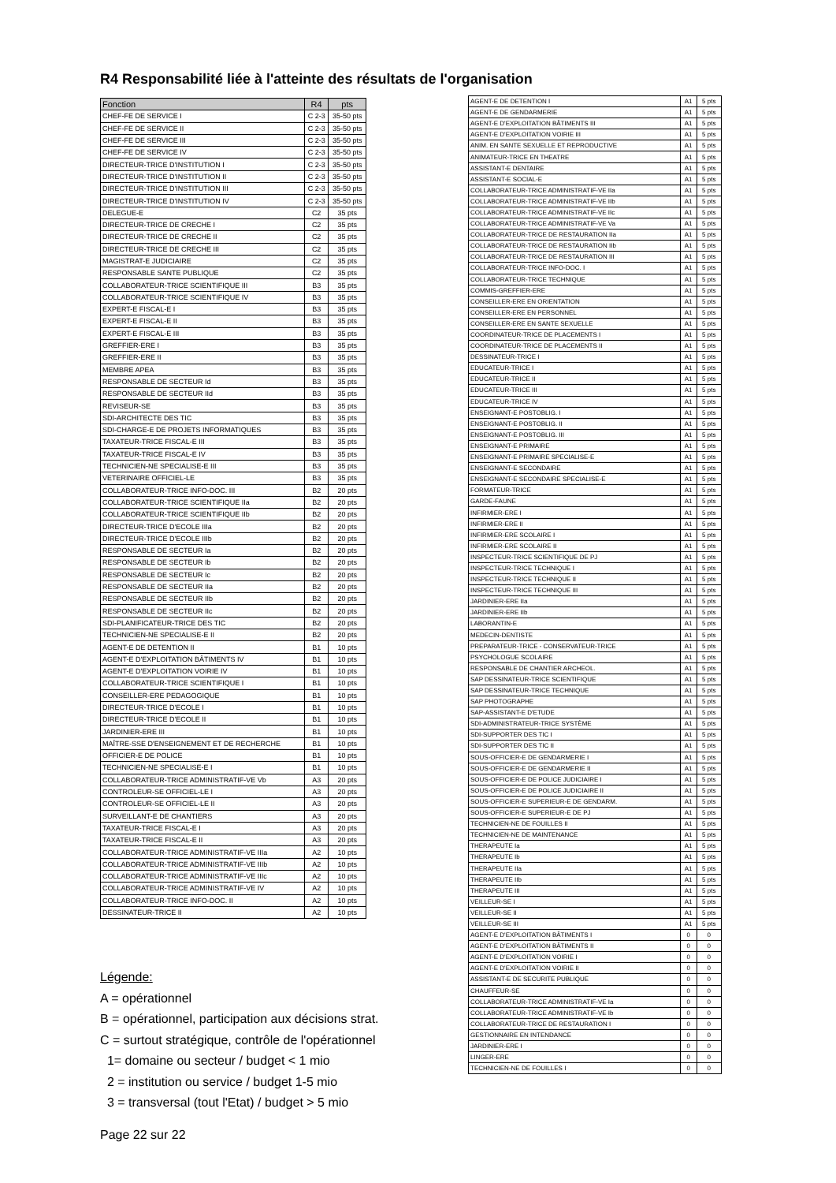R4 Responsabilité liée à l'atteinte des résultats de l'organisation
| Fonction | R4 | pts |
| --- | --- | --- |
| CHEF-FE DE SERVICE I | C 2-3 | 35-50 pts |
| CHEF-FE DE SERVICE II | C 2-3 | 35-50 pts |
| CHEF-FE DE SERVICE III | C 2-3 | 35-50 pts |
| CHEF-FE DE SERVICE IV | C 2-3 | 35-50 pts |
| DIRECTEUR-TRICE D'INSTITUTION I | C 2-3 | 35-50 pts |
| DIRECTEUR-TRICE D'INSTITUTION II | C 2-3 | 35-50 pts |
| DIRECTEUR-TRICE D'INSTITUTION III | C 2-3 | 35-50 pts |
| DIRECTEUR-TRICE D'INSTITUTION IV | C 2-3 | 35-50 pts |
| DELEGUE-E | C2 | 35 pts |
| DIRECTEUR-TRICE DE CRECHE I | C2 | 35 pts |
| DIRECTEUR-TRICE DE CRECHE II | C2 | 35 pts |
| DIRECTEUR-TRICE DE CRECHE III | C2 | 35 pts |
| MAGISTRAT-E JUDICIAIRE | C2 | 35 pts |
| RESPONSABLE SANTE PUBLIQUE | C2 | 35 pts |
| COLLABORATEUR-TRICE SCIENTIFIQUE III | B3 | 35 pts |
| COLLABORATEUR-TRICE SCIENTIFIQUE IV | B3 | 35 pts |
| EXPERT-E FISCAL-E I | B3 | 35 pts |
| EXPERT-E FISCAL-E II | B3 | 35 pts |
| EXPERT-E FISCAL-E III | B3 | 35 pts |
| GREFFIER-ERE I | B3 | 35 pts |
| GREFFIER-ERE II | B3 | 35 pts |
| MEMBRE APEA | B3 | 35 pts |
| RESPONSABLE DE SECTEUR Id | B3 | 35 pts |
| RESPONSABLE DE SECTEUR IId | B3 | 35 pts |
| REVISEUR-SE | B3 | 35 pts |
| SDI-ARCHITECTE DES TIC | B3 | 35 pts |
| SDI-CHARGE-E DE PROJETS INFORMATIQUES | B3 | 35 pts |
| TAXATEUR-TRICE FISCAL-E III | B3 | 35 pts |
| TAXATEUR-TRICE FISCAL-E IV | B3 | 35 pts |
| TECHNICIEN-NE SPECIALISE-E III | B3 | 35 pts |
| VETERINAIRE OFFICIEL-LE | B3 | 35 pts |
| COLLABORATEUR-TRICE INFO-DOC. III | B2 | 20 pts |
| COLLABORATEUR-TRICE SCIENTIFIQUE IIa | B2 | 20 pts |
| COLLABORATEUR-TRICE SCIENTIFIQUE IIb | B2 | 20 pts |
| DIRECTEUR-TRICE D'ECOLE IIIa | B2 | 20 pts |
| DIRECTEUR-TRICE D'ECOLE IIIb | B2 | 20 pts |
| RESPONSABLE DE SECTEUR Ia | B2 | 20 pts |
| RESPONSABLE DE SECTEUR Ib | B2 | 20 pts |
| RESPONSABLE DE SECTEUR Ic | B2 | 20 pts |
| RESPONSABLE DE SECTEUR IIa | B2 | 20 pts |
| RESPONSABLE DE SECTEUR IIb | B2 | 20 pts |
| RESPONSABLE DE SECTEUR IIc | B2 | 20 pts |
| SDI-PLANIFICATEUR-TRICE DES TIC | B2 | 20 pts |
| TECHNICIEN-NE SPECIALISE-E II | B2 | 20 pts |
| AGENT-E DE DETENTION II | B1 | 10 pts |
| AGENT-E D'EXPLOITATION BÂTIMENTS IV | B1 | 10 pts |
| AGENT-E D'EXPLOITATION VOIRIE IV | B1 | 10 pts |
| COLLABORATEUR-TRICE SCIENTIFIQUE I | B1 | 10 pts |
| CONSEILLER-ERE PEDAGOGIQUE | B1 | 10 pts |
| DIRECTEUR-TRICE D'ECOLE I | B1 | 10 pts |
| DIRECTEUR-TRICE D'ECOLE II | B1 | 10 pts |
| JARDINIER-ERE III | B1 | 10 pts |
| MAÎTRE-SSE D'ENSEIGNEMENT ET DE RECHERCHE | B1 | 10 pts |
| OFFICIER-E DE POLICE | B1 | 10 pts |
| TECHNICIEN-NE SPECIALISE-E I | B1 | 10 pts |
| COLLABORATEUR-TRICE ADMINISTRATIF-VE Vb | A3 | 20 pts |
| CONTROLEUR-SE OFFICIEL-LE I | A3 | 20 pts |
| CONTROLEUR-SE OFFICIEL-LE II | A3 | 20 pts |
| SURVEILLANT-E DE CHANTIERS | A3 | 20 pts |
| TAXATEUR-TRICE FISCAL-E I | A3 | 20 pts |
| TAXATEUR-TRICE FISCAL-E II | A3 | 20 pts |
| COLLABORATEUR-TRICE ADMINISTRATIF-VE IIIa | A2 | 10 pts |
| COLLABORATEUR-TRICE ADMINISTRATIF-VE IIIb | A2 | 10 pts |
| COLLABORATEUR-TRICE ADMINISTRATIF-VE IIIc | A2 | 10 pts |
| COLLABORATEUR-TRICE ADMINISTRATIF-VE IV | A2 | 10 pts |
| COLLABORATEUR-TRICE INFO-DOC. II | A2 | 10 pts |
| DESSINATEUR-TRICE II | A2 | 10 pts |
| AGENT-E DE DETENTION I | A1 | 5 pts |
| AGENT-E DE GENDARMERIE | A1 | 5 pts |
| AGENT-E D'EXPLOITATION BÂTIMENTS III | A1 | 5 pts |
| AGENT-E D'EXPLOITATION VOIRIE III | A1 | 5 pts |
| ANIM. EN SANTE SEXUELLE ET REPRODUCTIVE | A1 | 5 pts |
| ANIMATEUR-TRICE EN THEATRE | A1 | 5 pts |
| ASSISTANT-E DENTAIRE | A1 | 5 pts |
| ASSISTANT-E SOCIAL-E | A1 | 5 pts |
| COLLABORATEUR-TRICE ADMINISTRATIF-VE IIa | A1 | 5 pts |
| COLLABORATEUR-TRICE ADMINISTRATIF-VE IIb | A1 | 5 pts |
| COLLABORATEUR-TRICE ADMINISTRATIF-VE IIc | A1 | 5 pts |
| COLLABORATEUR-TRICE ADMINISTRATIF-VE Va | A1 | 5 pts |
| COLLABORATEUR-TRICE DE RESTAURATION IIa | A1 | 5 pts |
| COLLABORATEUR-TRICE DE RESTAURATION IIb | A1 | 5 pts |
| COLLABORATEUR-TRICE DE RESTAURATION III | A1 | 5 pts |
| COLLABORATEUR-TRICE INFO-DOC. I | A1 | 5 pts |
| COLLABORATEUR-TRICE TECHNIQUE | A1 | 5 pts |
| COMMIS-GREFFIER-ERE | A1 | 5 pts |
| CONSEILLER-ERE EN ORIENTATION | A1 | 5 pts |
| CONSEILLER-ERE EN PERSONNEL | A1 | 5 pts |
| CONSEILLER-ERE EN SANTE SEXUELLE | A1 | 5 pts |
| COORDINATEUR-TRICE DE PLACEMENTS I | A1 | 5 pts |
| COORDINATEUR-TRICE DE PLACEMENTS II | A1 | 5 pts |
| DESSINATEUR-TRICE I | A1 | 5 pts |
| EDUCATEUR-TRICE I | A1 | 5 pts |
| EDUCATEUR-TRICE II | A1 | 5 pts |
| EDUCATEUR-TRICE III | A1 | 5 pts |
| EDUCATEUR-TRICE IV | A1 | 5 pts |
| ENSEIGNANT-E POSTOBLIG. I | A1 | 5 pts |
| ENSEIGNANT-E POSTOBLIG. II | A1 | 5 pts |
| ENSEIGNANT-E POSTOBLIG. III | A1 | 5 pts |
| ENSEIGNANT-E PRIMAIRE | A1 | 5 pts |
| ENSEIGNANT-E PRIMAIRE SPECIALISE-E | A1 | 5 pts |
| ENSEIGNANT-E SECONDAIRE | A1 | 5 pts |
| ENSEIGNANT-E SECONDAIRE SPECIALISE-E | A1 | 5 pts |
| FORMATEUR-TRICE | A1 | 5 pts |
| GARDE-FAUNE | A1 | 5 pts |
| INFIRMIER-ERE I | A1 | 5 pts |
| INFIRMIER-ERE II | A1 | 5 pts |
| INFIRMIER-ERE SCOLAIRE I | A1 | 5 pts |
| INFIRMIER-ERE SCOLAIRE II | A1 | 5 pts |
| INSPECTEUR-TRICE SCIENTIFIQUE DE PJ | A1 | 5 pts |
| INSPECTEUR-TRICE TECHNIQUE I | A1 | 5 pts |
| INSPECTEUR-TRICE TECHNIQUE II | A1 | 5 pts |
| INSPECTEUR-TRICE TECHNIQUE III | A1 | 5 pts |
| JARDINIER-ERE IIa | A1 | 5 pts |
| JARDINIER-ERE IIb | A1 | 5 pts |
| LABORANTIN-E | A1 | 5 pts |
| MEDECIN-DENTISTE | A1 | 5 pts |
| PREPARATEUR-TRICE - CONSERVATEUR-TRICE | A1 | 5 pts |
| PSYCHOLOGUE SCOLAIRE | A1 | 5 pts |
| RESPONSABLE DE CHANTIER ARCHEOL. | A1 | 5 pts |
| SAP DESSINATEUR-TRICE SCIENTIFIQUE | A1 | 5 pts |
| SAP DESSINATEUR-TRICE TECHNIQUE | A1 | 5 pts |
| SAP PHOTOGRAPHE | A1 | 5 pts |
| SAP-ASSISTANT-E D'ETUDE | A1 | 5 pts |
| SDI-ADMINISTRATEUR-TRICE SYSTÈME | A1 | 5 pts |
| SDI-SUPPORTER DES TIC I | A1 | 5 pts |
| SDI-SUPPORTER DES TIC II | A1 | 5 pts |
| SOUS-OFFICIER-E DE GENDARMERIE I | A1 | 5 pts |
| SOUS-OFFICIER-E DE GENDARMERIE II | A1 | 5 pts |
| SOUS-OFFICIER-E DE POLICE JUDICIAIRE I | A1 | 5 pts |
| SOUS-OFFICIER-E DE POLICE JUDICIAIRE II | A1 | 5 pts |
| SOUS-OFFICIER-E SUPERIEUR-E DE GENDARM. | A1 | 5 pts |
| SOUS-OFFICIER-E SUPERIEUR-E DE PJ | A1 | 5 pts |
| TECHNICIEN-NE DE FOUILLES II | A1 | 5 pts |
| TECHNICIEN-NE DE MAINTENANCE | A1 | 5 pts |
| THERAPEUTE Ia | A1 | 5 pts |
| THERAPEUTE Ib | A1 | 5 pts |
| THERAPEUTE IIa | A1 | 5 pts |
| THERAPEUTE IIb | A1 | 5 pts |
| THERAPEUTE III | A1 | 5 pts |
| VEILLEUR-SE I | A1 | 5 pts |
| VEILLEUR-SE II | A1 | 5 pts |
| VEILLEUR-SE III | A1 | 5 pts |
| AGENT-E D'EXPLOITATION BÂTIMENTS I | 0 | 0 |
| AGENT-E D'EXPLOITATION BÂTIMENTS II | 0 | 0 |
| AGENT-E D'EXPLOITATION VOIRIE I | 0 | 0 |
| AGENT-E D'EXPLOITATION VOIRIE II | 0 | 0 |
| ASSISTANT-E DE SECURITE PUBLIQUE | 0 | 0 |
| CHAUFFEUR-SE | 0 | 0 |
| COLLABORATEUR-TRICE ADMINISTRATIF-VE Ia | 0 | 0 |
| COLLABORATEUR-TRICE ADMINISTRATIF-VE Ib | 0 | 0 |
| COLLABORATEUR-TRICE DE RESTAURATION I | 0 | 0 |
| GESTIONNAIRE EN INTENDANCE | 0 | 0 |
| JARDINIER-ERE I | 0 | 0 |
| LINGER-ERE | 0 | 0 |
| TECHNICIEN-NE DE FOUILLES I | 0 | 0 |
Légende:
A = opérationnel
B = opérationnel, participation aux décisions strat.
C = surtout stratégique, contrôle de l'opérationnel
1= domaine ou secteur / budget < 1 mio
2 = institution ou service / budget 1-5 mio
3 = transversal (tout l'Etat) / budget > 5 mio
Page 22 sur 22